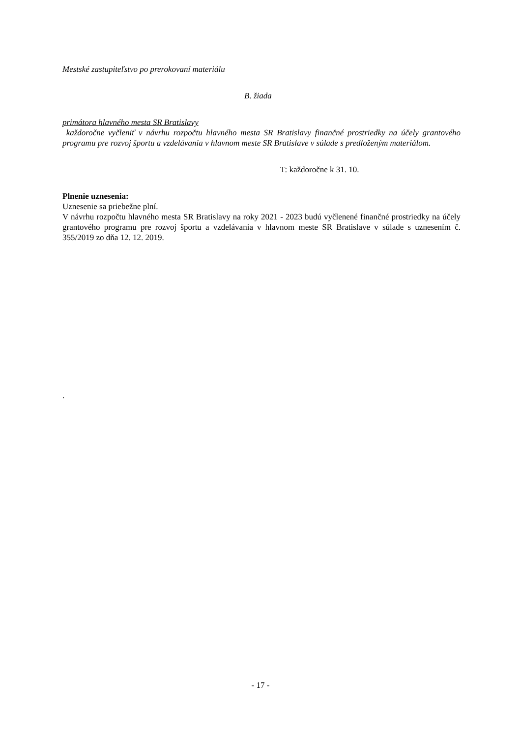Mestské zastupiteľstvo po prerokovaní materiálu
B. žiada
primátora hlavného mesta SR Bratislavy
každoročne vyčleniť v návrhu rozpočtu hlavného mesta SR Bratislavy finančné prostriedky na účely grantového programu pre rozvoj športu a vzdelávania v hlavnom meste SR Bratislave v súlade s predloženým materiálom.
T: každoročne k 31. 10.
Plnenie uznesenia:
Uznesenie sa priebežne plní.
V návrhu rozpočtu hlavného mesta SR Bratislavy na roky 2021 - 2023 budú vyčlenené finančné prostriedky na účely grantového programu pre rozvoj športu a vzdelávania v hlavnom meste SR Bratislave v súlade s uznesením č. 355/2019 zo dňa 12. 12. 2019.
.
- 17 -